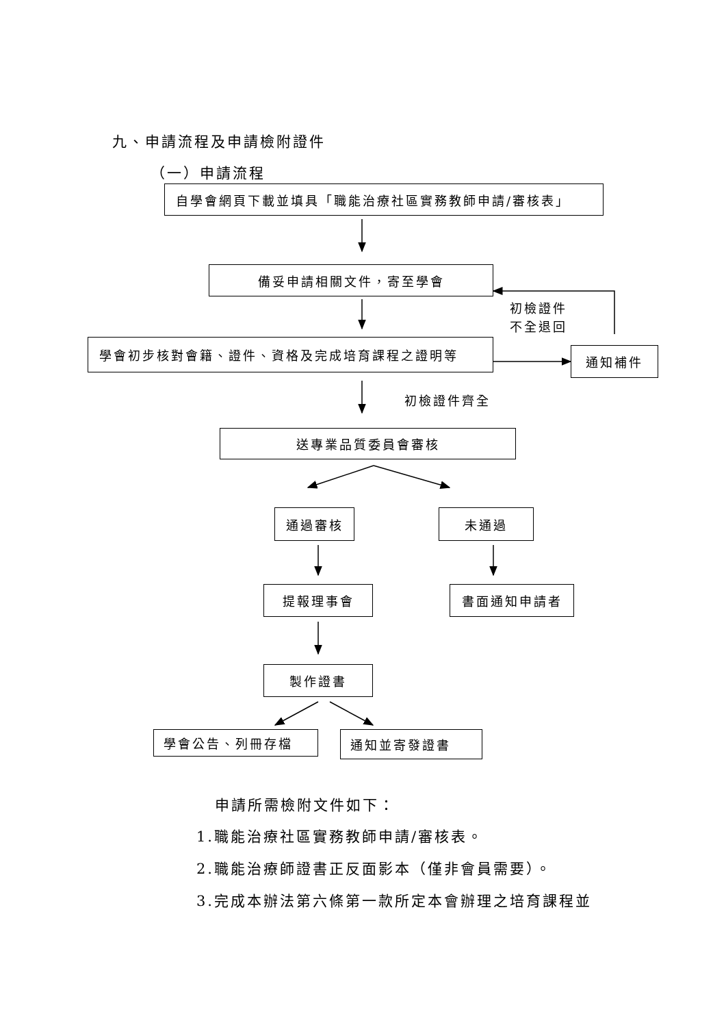九、申請流程及申請檢附證件
（一）申請流程
自學會網頁下載並填具「職能治療社區實務教師申請/審核表」
備妥申請相關文件，寄至學會
初檢證件
不全退回
學會初步核對會籍、證件、資格及完成培育課程之證明等
通知補件
初檢證件齊全
送專業品質委員會審核
通過審核 未通過
提報理事會 書面通知申請者
製作證書
學會公告、列冊存檔
通知並寄發證書
申請所需檢附文件如下：
1.職能治療社區實務教師申請/審核表。
2.職能治療師證書正反面影本（僅非會員需要）。
3.完成本辦法第六條第一款所定本會辦理之培育課程並